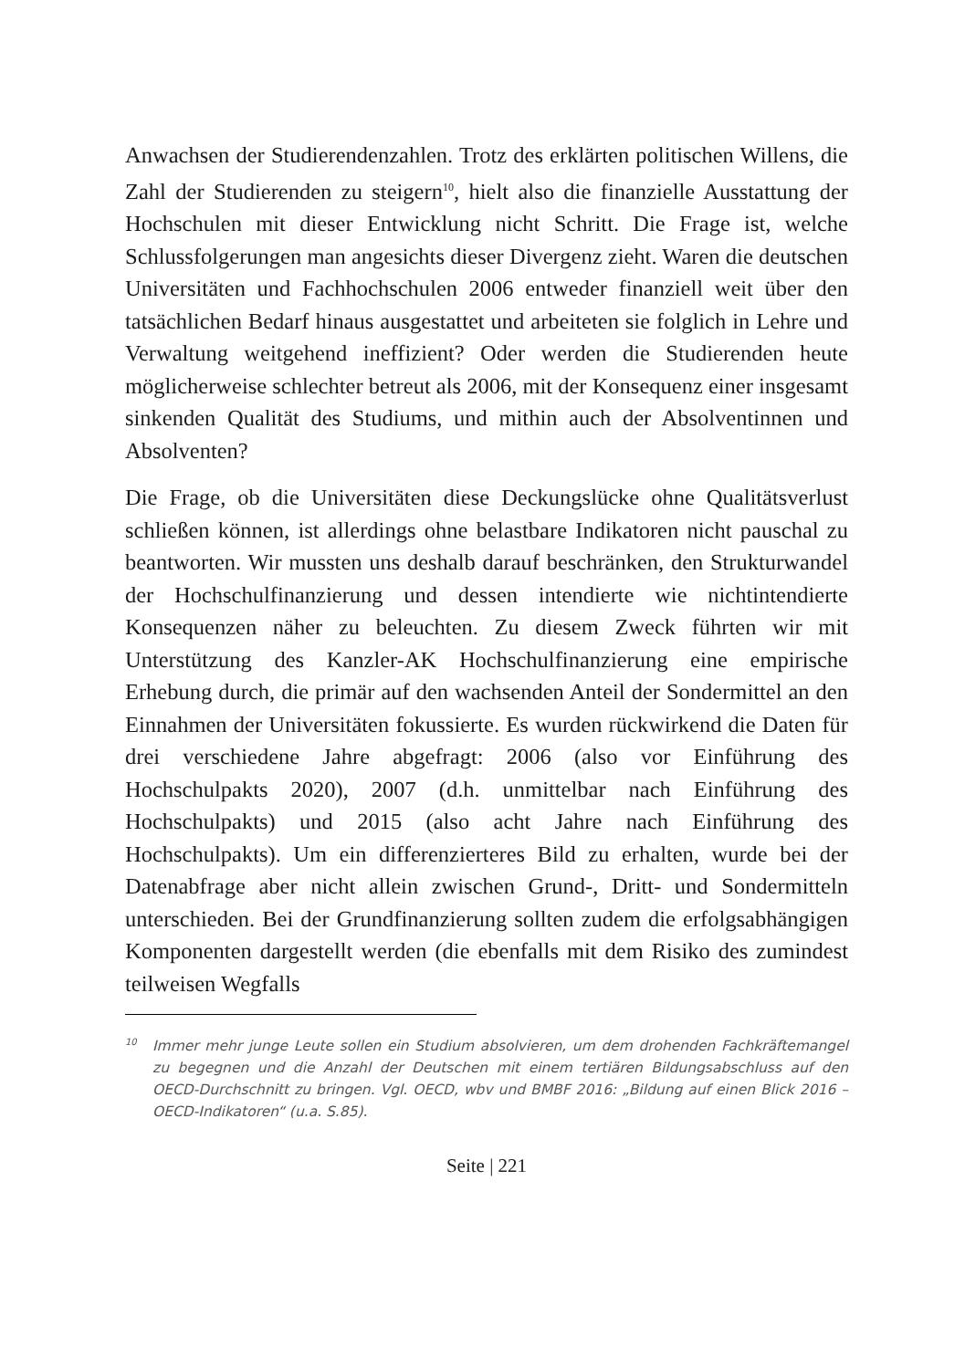Anwachsen der Studierendenzahlen. Trotz des erklärten politischen Willens, die Zahl der Studierenden zu steigern<sup>10</sup>, hielt also die finanzielle Ausstattung der Hochschulen mit dieser Entwicklung nicht Schritt. Die Frage ist, welche Schlussfolgerungen man angesichts dieser Divergenz zieht. Waren die deutschen Universitäten und Fachhochschulen 2006 entweder finanziell weit über den tatsächlichen Bedarf hinaus ausgestattet und arbeiteten sie folglich in Lehre und Verwaltung weitgehend ineffizient? Oder werden die Studierenden heute möglicherweise schlechter betreut als 2006, mit der Konsequenz einer insgesamt sinkenden Qualität des Studiums, und mithin auch der Absolventinnen und Absolventen?
Die Frage, ob die Universitäten diese Deckungslücke ohne Qualitätsverlust schließen können, ist allerdings ohne belastbare Indikatoren nicht pauschal zu beantworten. Wir mussten uns deshalb darauf beschränken, den Strukturwandel der Hochschulfinanzierung und dessen intendierte wie nichtintendierte Konsequenzen näher zu beleuchten. Zu diesem Zweck führten wir mit Unterstützung des Kanzler-AK Hochschulfinanzierung eine empirische Erhebung durch, die primär auf den wachsenden Anteil der Sondermittel an den Einnahmen der Universitäten fokussierte. Es wurden rückwirkend die Daten für drei verschiedene Jahre abgefragt: 2006 (also vor Einführung des Hochschulpakts 2020), 2007 (d.h. unmittelbar nach Einführung des Hochschulpakts) und 2015 (also acht Jahre nach Einführung des Hochschulpakts). Um ein differenzierteres Bild zu erhalten, wurde bei der Datenabfrage aber nicht allein zwischen Grund-, Dritt- und Sondermitteln unterschieden. Bei der Grundfinanzierung sollten zudem die erfolgsabhängigen Komponenten dargestellt werden (die ebenfalls mit dem Risiko des zumindest teilweisen Wegfalls
<sup>10</sup> Immer mehr junge Leute sollen ein Studium absolvieren, um dem drohenden Fachkräftemangel zu begegnen und die Anzahl der Deutschen mit einem tertiären Bildungsabschluss auf den OECD-Durchschnitt zu bringen. Vgl. OECD, wbv und BMBF 2016: „Bildung auf einen Blick 2016 – OECD-Indikatoren“ (u.a. S.85).
Seite | 221